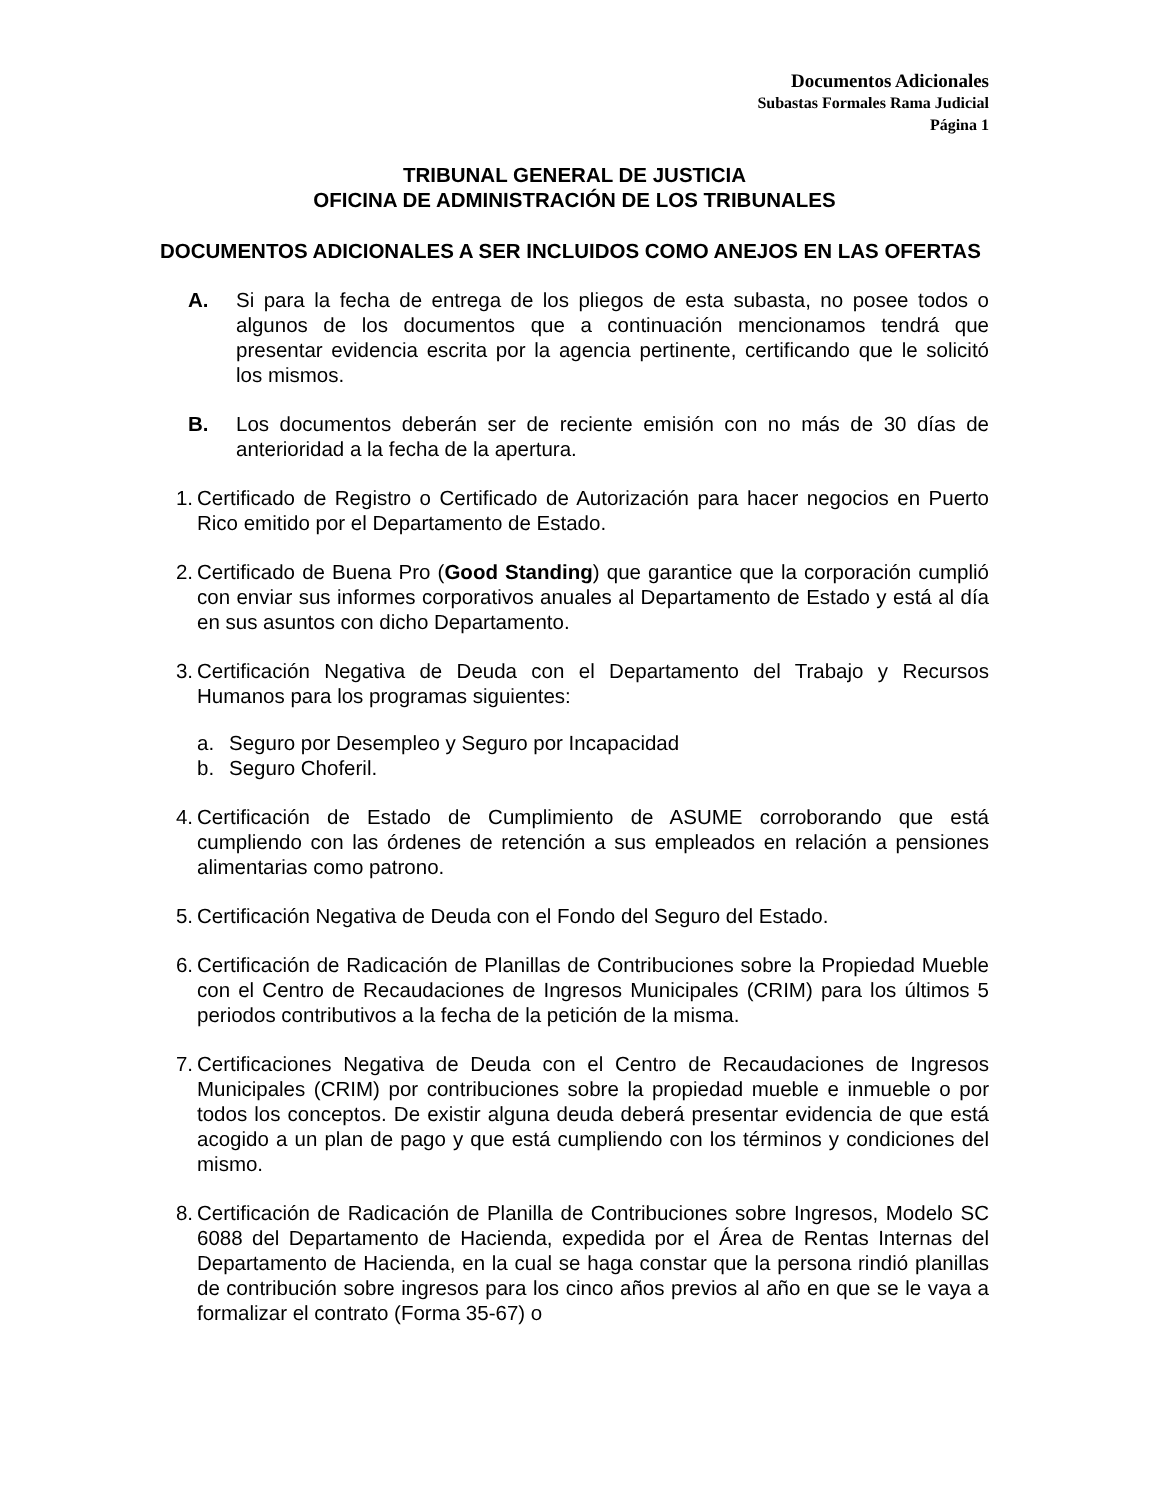Documentos Adicionales
Subastas Formales Rama Judicial
Página 1
TRIBUNAL GENERAL DE JUSTICIA
OFICINA DE ADMINISTRACIÓN DE LOS TRIBUNALES
DOCUMENTOS ADICIONALES A SER INCLUIDOS COMO ANEJOS EN LAS OFERTAS
A. Si para la fecha de entrega de los pliegos de esta subasta, no posee todos o algunos de los documentos que a continuación mencionamos tendrá que presentar evidencia escrita por la agencia pertinente, certificando que le solicitó los mismos.
B. Los documentos deberán ser de reciente emisión con no más de 30 días de anterioridad a la fecha de la apertura.
1. Certificado de Registro o Certificado de Autorización para hacer negocios en Puerto Rico emitido por el Departamento de Estado.
2. Certificado de Buena Pro (Good Standing) que garantice que la corporación cumplió con enviar sus informes corporativos anuales al Departamento de Estado y está al día en sus asuntos con dicho Departamento.
3. Certificación Negativa de Deuda con el Departamento del Trabajo y Recursos Humanos para los programas siguientes:
a. Seguro por Desempleo y Seguro por Incapacidad
b. Seguro Choferil.
4. Certificación de Estado de Cumplimiento de ASUME corroborando que está cumpliendo con las órdenes de retención a sus empleados en relación a pensiones alimentarias como patrono.
5. Certificación Negativa de Deuda con el Fondo del Seguro del Estado.
6. Certificación de Radicación de Planillas de Contribuciones sobre la Propiedad Mueble con el Centro de Recaudaciones de Ingresos Municipales (CRIM) para los últimos 5 periodos contributivos a la fecha de la petición de la misma.
7. Certificaciones Negativa de Deuda con el Centro de Recaudaciones de Ingresos Municipales (CRIM) por contribuciones sobre la propiedad mueble e inmueble o por todos los conceptos. De existir alguna deuda deberá presentar evidencia de que está acogido a un plan de pago y que está cumpliendo con los términos y condiciones del mismo.
8. Certificación de Radicación de Planilla de Contribuciones sobre Ingresos, Modelo SC 6088 del Departamento de Hacienda, expedida por el Área de Rentas Internas del Departamento de Hacienda, en la cual se haga constar que la persona rindió planillas de contribución sobre ingresos para los cinco años previos al año en que se le vaya a formalizar el contrato (Forma 35-67) o